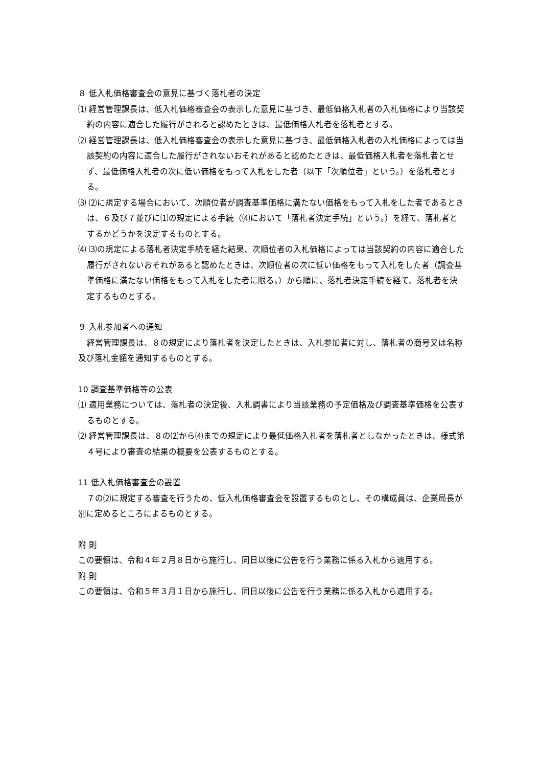８ 低入札価格審査会の意見に基づく落札者の決定
⑴ 経営管理課長は、低入札価格審査会の表示した意見に基づき、最低価格入札者の入札価格により当該契約の内容に適合した履行がされると認めたときは、最低価格入札者を落札者とする。
⑵ 経営管理課長は、低入札価格審査会の表示した意見に基づき、最低価格入札者の入札価格によっては当該契約の内容に適合した履行がされないおそれがあると認めたときは、最低価格入札者を落札者とせず、最低価格入札者の次に低い価格をもって入札をした者（以下「次順位者」という。）を落札者とする。
⑶ ⑵に規定する場合において、次順位者が調査基準価格に満たない価格をもって入札をした者であるときは、６及び７並びに⑴の規定による手続（⑷において「落札者決定手続」という。）を経て、落札者とするかどうかを決定するものとする。
⑷ ⑶の規定による落札者決定手続を経た結果、次順位者の入札価格によっては当該契約の内容に適合した履行がされないおそれがあると認めたときは、次順位者の次に低い価格をもって入札をした者（調査基準価格に満たない価格をもって入札をした者に限る。）から順に、落札者決定手続を経て、落札者を決定するものとする。
９ 入札参加者への通知
経営管理課長は、８の規定により落札者を決定したときは、入札参加者に対し、落札者の商号又は名称及び落札金額を通知するものとする。
10 調査基準価格等の公表
⑴ 適用業務については、落札者の決定後、入札調書により当該業務の予定価格及び調査基準価格を公表するものとする。
⑵ 経営管理課長は、８の⑵から⑷までの規定により最低価格入札者を落札者としなかったときは、様式第４号により審査の結果の概要を公表するものとする。
11 低入札価格審査会の設置
７の⑵に規定する審査を行うため、低入札価格審査会を設置するものとし、その構成員は、企業局長が別に定めるところによるものとする。
附 則
この要領は、令和４年２月８日から施行し、同日以後に公告を行う業務に係る入札から適用する。
附 則
この要領は、令和５年３月１日から施行し、同日以後に公告を行う業務に係る入札から適用する。